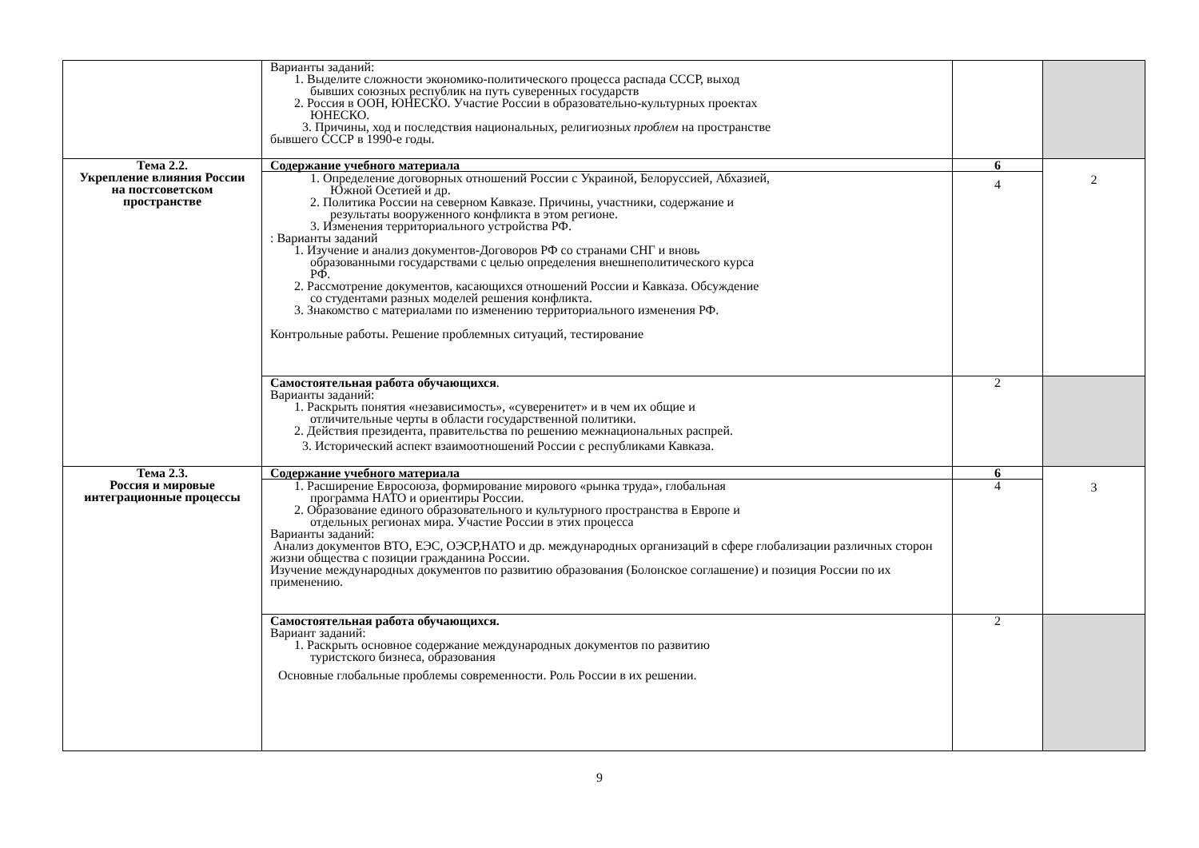| | Варианты заданий: 1. Выделите сложности экономико-политического процесса распада СССР, выход бывших союзных республик на путь суверенных государств 2. Россия в ООН, ЮНЕСКО. Участие России в образовательно-культурных проектах ЮНЕСКО. 3. Причины, ход и последствия национальных , религиозны х проблем на пространстве бывшего СССР в 1990-е годы. | | |
| Тема 2.2. Укрепление влияния России на постсоветском пространстве | Содержание учебного материала | 6 | 2 |
| | 1. Определение договорных отношений России с Украиной, Белоруссией, Абхазией, Южной Осетией и др. 2. Политика России на северном Кавказе. Причины, участники, содержание и результаты вооруженного конфликта в этом регионе. 3. Изменения территориального устройства РФ. : Варианты заданий 1. Изучение и анализ документов-Договоров РФ со странами СНГ и вновь образованными государствами с целью определения внешнеполитического курса РФ. 2. Рассмотрение документов, касающихся отношений России и Кавказа. Обсуждение со студентами разных моделей решения конфликта. 3. Знакомство с материалами по изменению территориального изменения РФ. Контрольные работы. Решение проблемных ситуаций, тестирование | 4 | |
| | Самостоятельная работа обучающихся . Варианты заданий: 1. Раскрыть понятия «независимость», «суверенитет» и в чем их общие и отличительные черты в области государственной политики. 2. Действия президента, правительства по решению межнациональных распрей. 3. Исторический аспект взаимоотношений России с республиками Кавказа. | 2 | |
| Тема 2.3. Россия и мировые интеграционные процессы | Содержание учебного материала | 6 | 3 |
| | 1. Расширение Евросоюза, формирование мирового «рынка труда», глобальная программа НАТО и ориентиры России. 2. Образование единого образовательного и культурного пространства в Европе и отдельных регионах мира. Участие России в этих процесса Варианты заданий: Анализ документов ВТО, ЕЭС, ОЭСР,НАТО и др. международных организаций в сфере глобализации различных сторон жизни общества с позиции гражданина России. Изучение международных документов по развитию образования (Болонское соглашение) и позиция России по их применению. | 4 | |
| | Самостоятельная работа обучающихся. Вариант заданий: 1. Раскрыть основное содержание международных документов по развитию туристского бизнеса, образования Основные глобальные проблемы современности. Роль России в их решении. | 2 | |
9